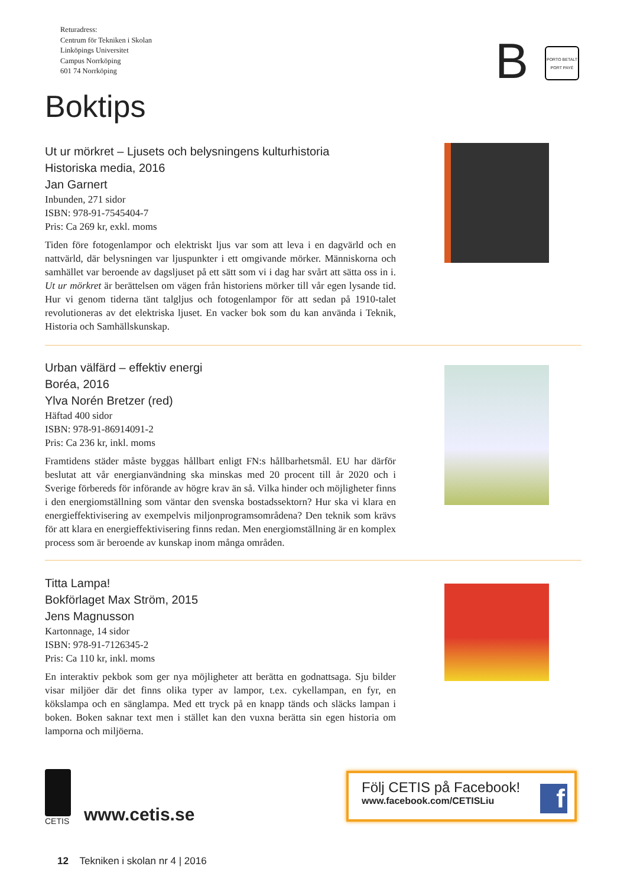Returadress:
Centrum för Tekniken i Skolan
Linköpings Universitet
Campus Norrköping
601 74 Norrköping
B
PORTO BETALT
PORT PAYÉ
Boktips
Ut ur mörkret – Ljusets och belysningens kulturhistoria
Historiska media, 2016
Jan Garnert
Inbunden, 271 sidor
ISBN: 978-91-7545404-7
Pris: Ca 269 kr, exkl. moms
Tiden före fotogenlampor och elektriskt ljus var som att leva i en dagvärld och en nattvärld, där belysningen var ljuspunkter i ett omgivande mörker. Människorna och samhället var beroende av dagsljuset på ett sätt som vi i dag har svårt att sätta oss in i. Ut ur mörkret är berättelsen om vägen från historiens mörker till vår egen lysande tid. Hur vi genom tiderna tänt talgljus och fotogenlampor för att sedan på 1910-talet revolutioneras av det elektriska ljuset. En vacker bok som du kan använda i Teknik, Historia och Samhällskunskap.
Urban välfärd – effektiv energi
Boréa, 2016
Ylva Norén Bretzer (red)
Häftad 400 sidor
ISBN: 978-91-86914091-2
Pris: Ca 236 kr, inkl. moms
Framtidens städer måste byggas hållbart enligt FN:s hållbarhetsmål. EU har därför beslutat att vår energianvändning ska minskas med 20 procent till år 2020 och i Sverige förbereds för införande av högre krav än så. Vilka hinder och möjligheter finns i den energiomställning som väntar den svenska bostadssektorn? Hur ska vi klara en energieffektivisering av exempelvis miljonprogramsområdena? Den teknik som krävs för att klara en energieffektivisering finns redan. Men energiomställning är en komplex process som är beroende av kunskap inom många områden.
Titta Lampa!
Bokförlaget Max Ström, 2015
Jens Magnusson
Kartonnage, 14 sidor
ISBN: 978-91-7126345-2
Pris: Ca 110 kr, inkl. moms
En interaktiv pekbok som ger nya möjligheter att berätta en godnattsaga. Sju bilder visar miljöer där det finns olika typer av lampor, t.ex. cykellampan, en fyr, en kökslampa och en sänglampa. Med ett tryck på en knapp tänds och släcks lampan i boken. Boken saknar text men i stället kan den vuxna berätta sin egen historia om lamporna och miljöerna.
CETIS
www.cetis.se
Följ CETIS på Facebook!
www.facebook.com/CETISLiu
f
12 Tekniken i skolan nr 4 | 2016